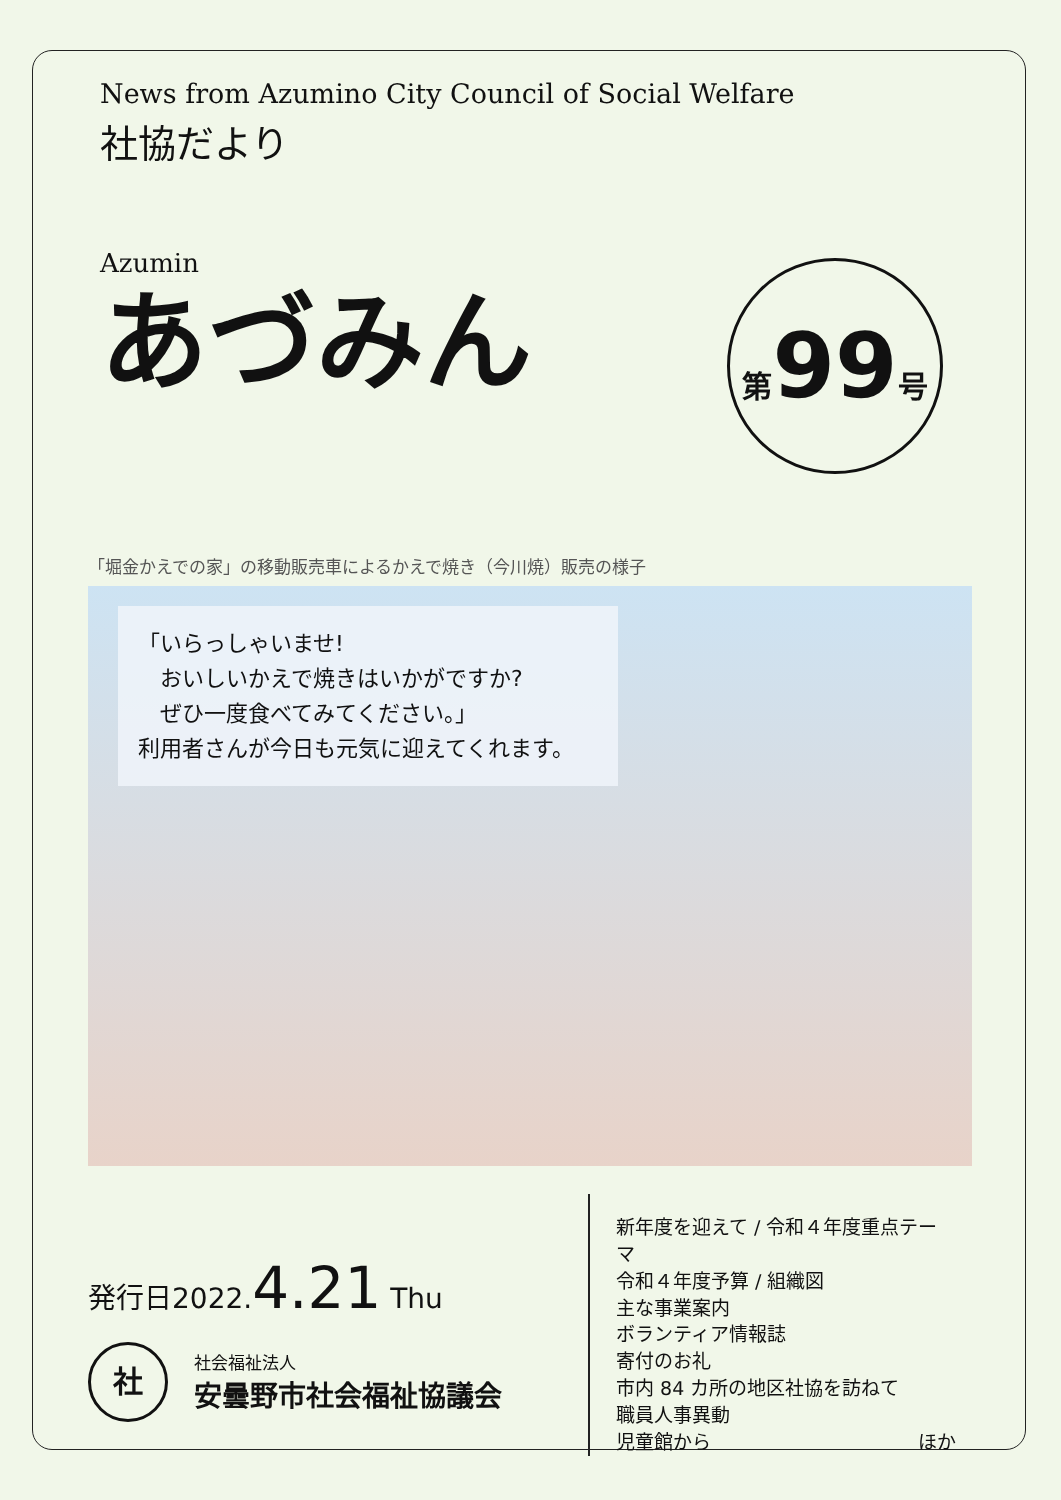News from Azumino City Council of Social Welfare
社協だより
Azumin
あづみん
第99号
「堀金かえでの家」の移動販売車によるかえで焼き（今川焼）販売の様子
「いらっしゃいませ!
　おいしいかえで焼きはいかがですか?
　ぜひ一度食べてみてください。」
利用者さんが今日も元気に迎えてくれます。
発行日2022.4.21 Thu
社
社会福祉法人
安曇野市社会福祉協議会
新年度を迎えて / 令和４年度重点テーマ
令和４年度予算 / 組織図
主な事業案内
ボランティア情報誌
寄付のお礼
市内 84 カ所の地区社協を訪ねて
職員人事異動
児童館から ほか